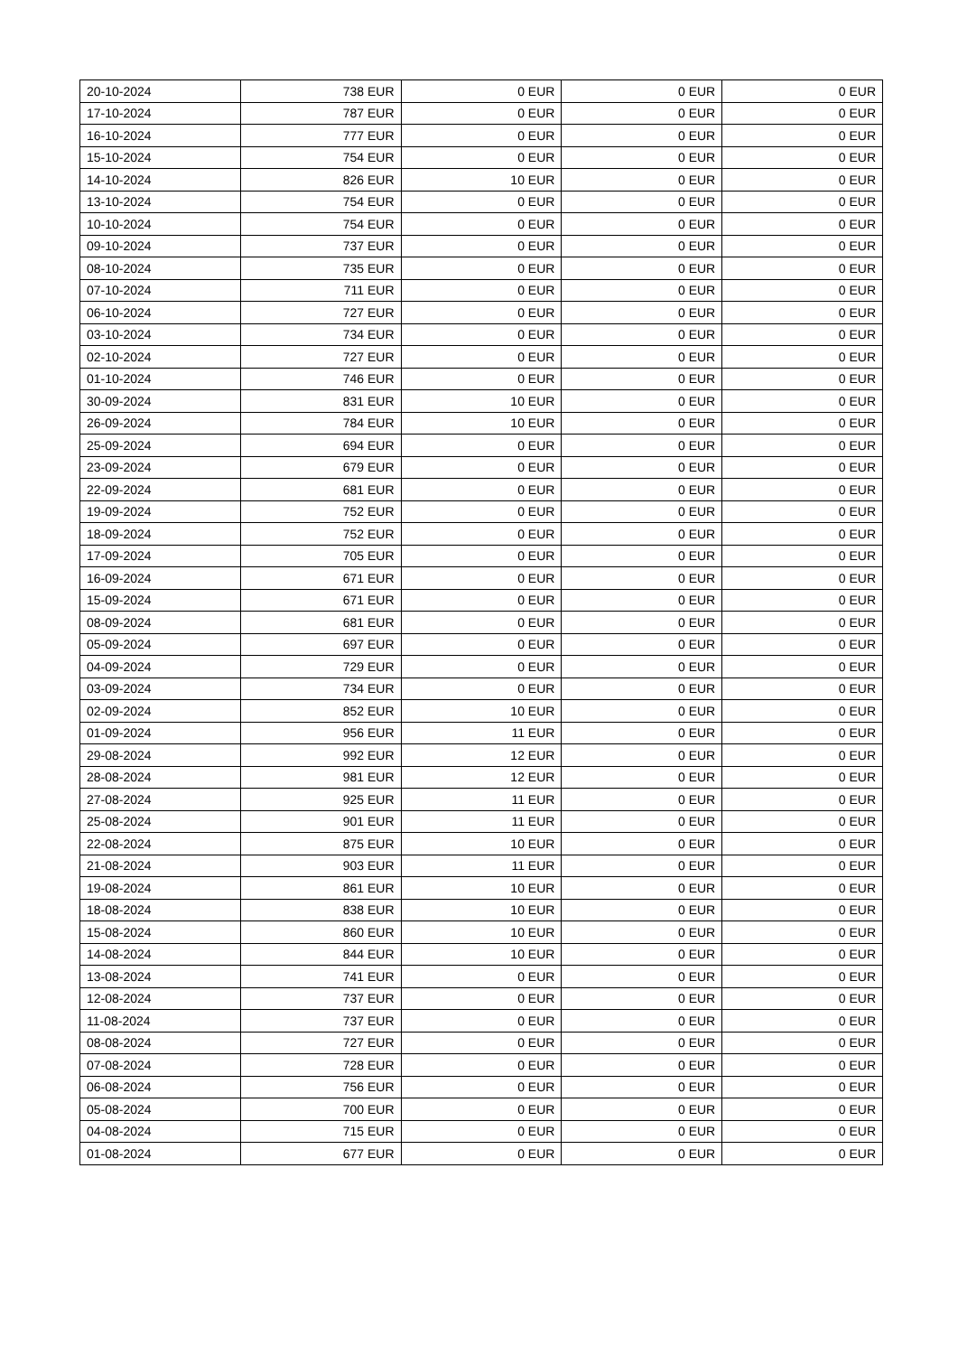| 20-10-2024 | 738 EUR | 0 EUR | 0 EUR | 0 EUR |
| 17-10-2024 | 787 EUR | 0 EUR | 0 EUR | 0 EUR |
| 16-10-2024 | 777 EUR | 0 EUR | 0 EUR | 0 EUR |
| 15-10-2024 | 754 EUR | 0 EUR | 0 EUR | 0 EUR |
| 14-10-2024 | 826 EUR | 10 EUR | 0 EUR | 0 EUR |
| 13-10-2024 | 754 EUR | 0 EUR | 0 EUR | 0 EUR |
| 10-10-2024 | 754 EUR | 0 EUR | 0 EUR | 0 EUR |
| 09-10-2024 | 737 EUR | 0 EUR | 0 EUR | 0 EUR |
| 08-10-2024 | 735 EUR | 0 EUR | 0 EUR | 0 EUR |
| 07-10-2024 | 711 EUR | 0 EUR | 0 EUR | 0 EUR |
| 06-10-2024 | 727 EUR | 0 EUR | 0 EUR | 0 EUR |
| 03-10-2024 | 734 EUR | 0 EUR | 0 EUR | 0 EUR |
| 02-10-2024 | 727 EUR | 0 EUR | 0 EUR | 0 EUR |
| 01-10-2024 | 746 EUR | 0 EUR | 0 EUR | 0 EUR |
| 30-09-2024 | 831 EUR | 10 EUR | 0 EUR | 0 EUR |
| 26-09-2024 | 784 EUR | 10 EUR | 0 EUR | 0 EUR |
| 25-09-2024 | 694 EUR | 0 EUR | 0 EUR | 0 EUR |
| 23-09-2024 | 679 EUR | 0 EUR | 0 EUR | 0 EUR |
| 22-09-2024 | 681 EUR | 0 EUR | 0 EUR | 0 EUR |
| 19-09-2024 | 752 EUR | 0 EUR | 0 EUR | 0 EUR |
| 18-09-2024 | 752 EUR | 0 EUR | 0 EUR | 0 EUR |
| 17-09-2024 | 705 EUR | 0 EUR | 0 EUR | 0 EUR |
| 16-09-2024 | 671 EUR | 0 EUR | 0 EUR | 0 EUR |
| 15-09-2024 | 671 EUR | 0 EUR | 0 EUR | 0 EUR |
| 08-09-2024 | 681 EUR | 0 EUR | 0 EUR | 0 EUR |
| 05-09-2024 | 697 EUR | 0 EUR | 0 EUR | 0 EUR |
| 04-09-2024 | 729 EUR | 0 EUR | 0 EUR | 0 EUR |
| 03-09-2024 | 734 EUR | 0 EUR | 0 EUR | 0 EUR |
| 02-09-2024 | 852 EUR | 10 EUR | 0 EUR | 0 EUR |
| 01-09-2024 | 956 EUR | 11 EUR | 0 EUR | 0 EUR |
| 29-08-2024 | 992 EUR | 12 EUR | 0 EUR | 0 EUR |
| 28-08-2024 | 981 EUR | 12 EUR | 0 EUR | 0 EUR |
| 27-08-2024 | 925 EUR | 11 EUR | 0 EUR | 0 EUR |
| 25-08-2024 | 901 EUR | 11 EUR | 0 EUR | 0 EUR |
| 22-08-2024 | 875 EUR | 10 EUR | 0 EUR | 0 EUR |
| 21-08-2024 | 903 EUR | 11 EUR | 0 EUR | 0 EUR |
| 19-08-2024 | 861 EUR | 10 EUR | 0 EUR | 0 EUR |
| 18-08-2024 | 838 EUR | 10 EUR | 0 EUR | 0 EUR |
| 15-08-2024 | 860 EUR | 10 EUR | 0 EUR | 0 EUR |
| 14-08-2024 | 844 EUR | 10 EUR | 0 EUR | 0 EUR |
| 13-08-2024 | 741 EUR | 0 EUR | 0 EUR | 0 EUR |
| 12-08-2024 | 737 EUR | 0 EUR | 0 EUR | 0 EUR |
| 11-08-2024 | 737 EUR | 0 EUR | 0 EUR | 0 EUR |
| 08-08-2024 | 727 EUR | 0 EUR | 0 EUR | 0 EUR |
| 07-08-2024 | 728 EUR | 0 EUR | 0 EUR | 0 EUR |
| 06-08-2024 | 756 EUR | 0 EUR | 0 EUR | 0 EUR |
| 05-08-2024 | 700 EUR | 0 EUR | 0 EUR | 0 EUR |
| 04-08-2024 | 715 EUR | 0 EUR | 0 EUR | 0 EUR |
| 01-08-2024 | 677 EUR | 0 EUR | 0 EUR | 0 EUR |